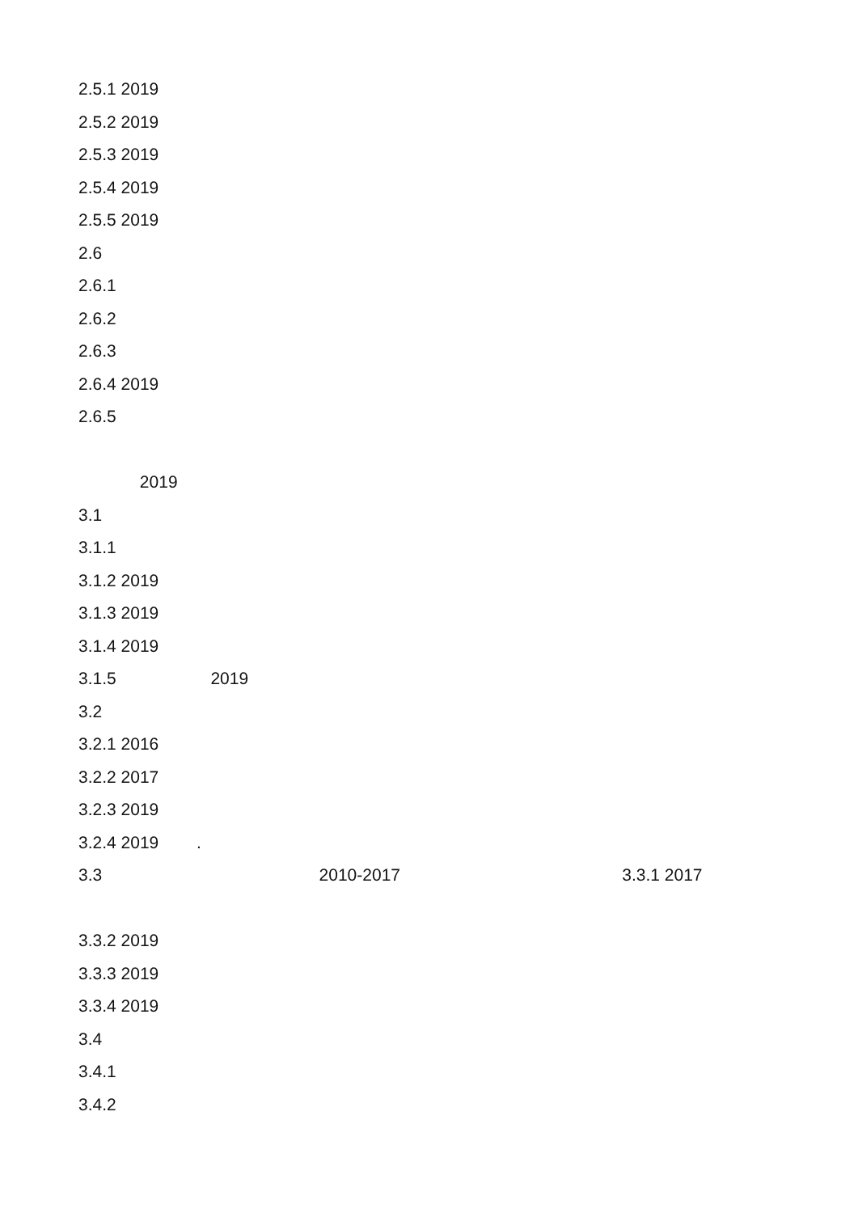2.5.1 2019
2.5.2 2019
2.5.3 2019
2.5.4 2019
2.5.5 2019
2.6
2.6.1
2.6.2
2.6.3
2.6.4 2019
2.6.5
2019
3.1
3.1.1
3.1.2 2019
3.1.3 2019
3.1.4 2019
3.1.5 2019
3.2
3.2.1 2016
3.2.2 2017
3.2.3 2019
3.2.4 2019 .
3.3 2010-2017 3.3.1 2017
3.3.2 2019
3.3.3 2019
3.3.4 2019
3.4
3.4.1
3.4.2